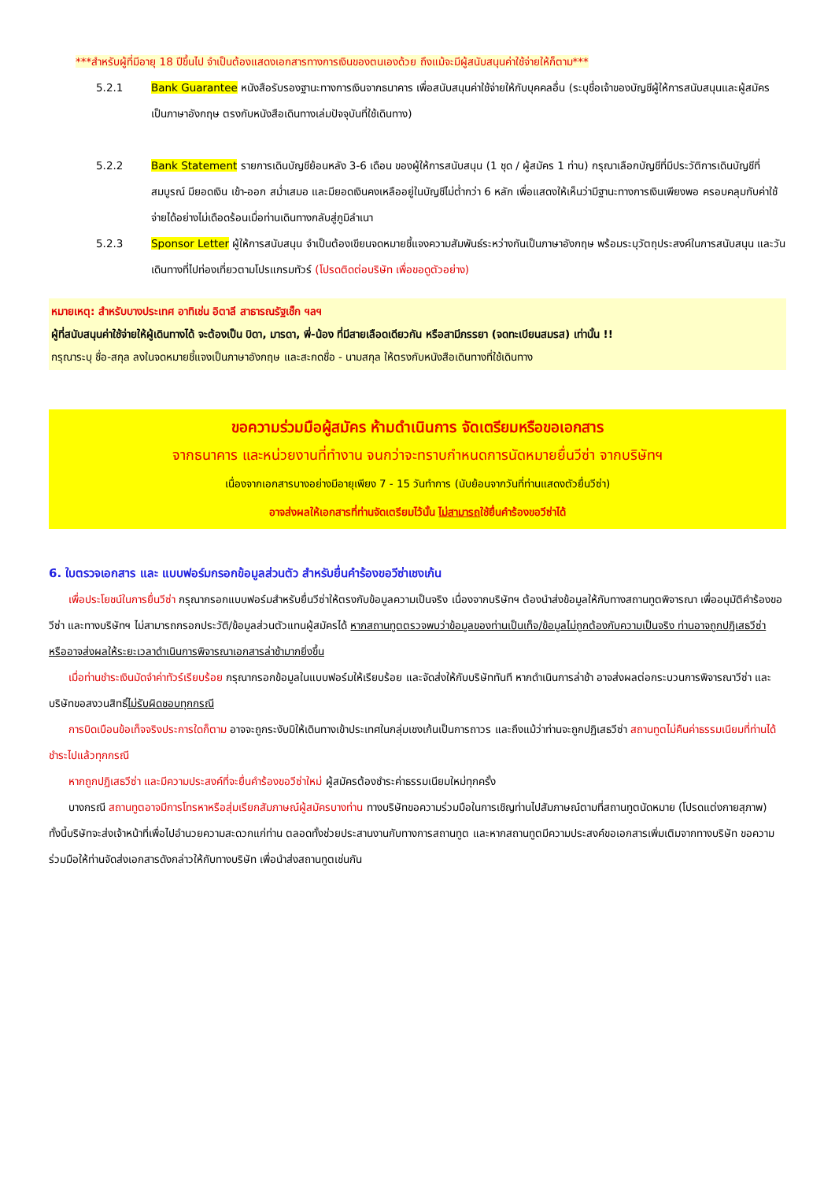***สำหรับผู้ที่มีอายุ 18 ปีขึ้นไป จำเป็นต้องแสดงเอกสารทางการเงินของตนเองด้วย ถึงแม้จะมีผู้สนับสนุนค่าใช้จ่ายให้ก็ตาม***
5.2.1 Bank Guarantee หนังสือรับรองฐานะทางการเงินจากธนาคาร เพื่อสนับสนุนค่าใช้จ่ายให้กับบุคคลอื่น (ระบุชื่อเจ้าของบัญชีผู้ให้การสนับสนุนและผู้สมัคร เป็นภาษาอังกฤษ ตรงกับหนังสือเดินทางเล่มปัจจุบันที่ใช้เดินทาง)
5.2.2 Bank Statement รายการเดินบัญชีย้อนหลัง 3-6 เดือน ของผู้ให้การสนับสนุน (1 ชุด / ผู้สมัคร 1 ท่าน) กรุณาเลือกบัญชีที่มีประวัติการเดินบัญชีที่สมบูรณ์ มียอดเงิน เข้า-ออก สม่ำเสมอ และมียอดเงินคงเหลืออยู่ในบัญชีไม่ต่ำกว่า 6 หลัก เพื่อแสดงให้เห็นว่ามีฐานะทางการเงินเพียงพอ ครอบคลุมกับค่าใช้จ่ายได้อย่างไม่เดือดร้อนเมื่อท่านเดินทางกลับสู่ภูมิลำเนา
5.2.3 Sponsor Letter ผู้ให้การสนับสนุน จำเป็นต้องเขียนจดหมายชี้แจงความสัมพันธ์ระหว่างกันเป็นภาษาอังกฤษ พร้อมระบุวัตถุประสงค์ในการสนับสนุน และวันเดินทางที่ไปท่องเที่ยวตามโปรแกรมทัวร์ (โปรดติดต่อบริษัท เพื่อขอดูตัวอย่าง)
หมายเหตุ: สำหรับบางประเทศ อาทิเช่น อิตาลี สาธารณรัฐเช็ก ฯลฯ
ผู้ที่สนับสนุนค่าใช้จ่ายให้ผู้เดินทางได้ จะต้องเป็น บิดา, มารดา, พี่-น้อง ที่มีสายเลือดเดียวกัน หรือสามีภรรยา (จดทะเบียนสมรส) เท่านั้น !!
กรุณาระบุ ชื่อ-สกุล ลงในจดหมายชี้แจงเป็นภาษาอังกฤษ และสะกดชื่อ - นามสกุล ให้ตรงกับหนังสือเดินทางที่ใช้เดินทาง
ขอความร่วมมือผู้สมัคร ห้ามดำเนินการ จัดเตรียมหรือขอเอกสาร
จากธนาคาร และหน่วยงานที่ทำงาน จนกว่าจะทราบกำหนดการนัดหมายยื่นวีซ่า จากบริษัทฯ
เนื่องจากเอกสารบางอย่างมีอายุเพียง 7 - 15 วันทำการ (นับย้อนจากวันที่ท่านแสดงตัวยื่นวีซ่า)
อาจส่งผลให้เอกสารที่ท่านจัดเตรียมไว้นั้น ไม่สามารถใช้ยื่นคำร้องขอวีซ่าได้
6. ใบตรวจเอกสาร และ แบบฟอร์มกรอกข้อมูลส่วนตัว สำหรับยื่นคำร้องขอวีซ่าเชงเก้น
เพื่อประโยชน์ในการยื่นวีซ่า กรุณากรอกแบบฟอร์มสำหรับยื่นวีซ่าให้ตรงกับข้อมูลความเป็นจริง เนื่องจากบริษัทฯ ต้องนำส่งข้อมูลให้กับทางสถานทูตพิจารณา เพื่ออนุมัติคำร้องขอวีซ่า และทางบริษัทฯ ไม่สามารถกรอกประวัติ/ข้อมูลส่วนตัวแทนผู้สมัครได้ หากสถานทูตตรวจพบว่าข้อมูลของท่านเป็นเท็จ/ข้อมูลไม่ถูกต้องกับความเป็นจริง ท่านอาจถูกปฏิเสธวีซ่า หรืออาจส่งผลให้ระยะเวลาดำเนินการพิจารณาเอกสารล่าช้ามากยิ่งขึ้น
เมื่อท่านชำระเงินมัดจำค่าทัวร์เรียบร้อย กรุณากรอกข้อมูลในแบบฟอร์มให้เรียบร้อย และจัดส่งให้กับบริษัททันที หากดำเนินการล่าช้า อาจส่งผลต่อกระบวนการพิจารณาวีซ่า และบริษัทขอสงวนสิทธิ์ไม่รับผิดชอบทุกกรณี
การบิดเบือนข้อเท็จจริงประการใดก็ตาม อาจจะถูกระงับมิให้เดินทางเข้าประเทศในกลุ่มเชงเก้นเป็นการถาวร และถึงแม้ว่าท่านจะถูกปฏิเสธวีซ่า สถานทูตไม่คืนค่าธรรมเนียมที่ท่านได้ชำระไปแล้วทุกกรณี
หากถูกปฏิเสธวีซ่า และมีความประสงค์ที่จะยื่นคำร้องขอวีซ่าใหม่ ผู้สมัครต้องชำระค่าธรรมเนียมใหม่ทุกครั้ง
บางกรณี สถานทูตอาจมีการโทรหาหรือสุ่มเรียกสัมภาษณ์ผู้สมัครบางท่าน ทางบริษัทขอความร่วมมือในการเชิญท่านไปสัมภาษณ์ตามที่สถานทูตนัดหมาย (โปรดแต่งกายสุภาพ) ทั้งนี้บริษัทจะส่งเจ้าหน้าที่เพื่อไปอำนวยความสะดวกแก่ท่าน ตลอดทั้งช่วยประสานงานกับทางการสถานทูต และหากสถานทูตมีความประสงค์ขอเอกสารเพิ่มเติมจากทางบริษัท ขอความร่วมมือให้ท่านจัดส่งเอกสารดังกล่าวให้กับทางบริษัท เพื่อนำส่งสถานทูตเช่นกัน